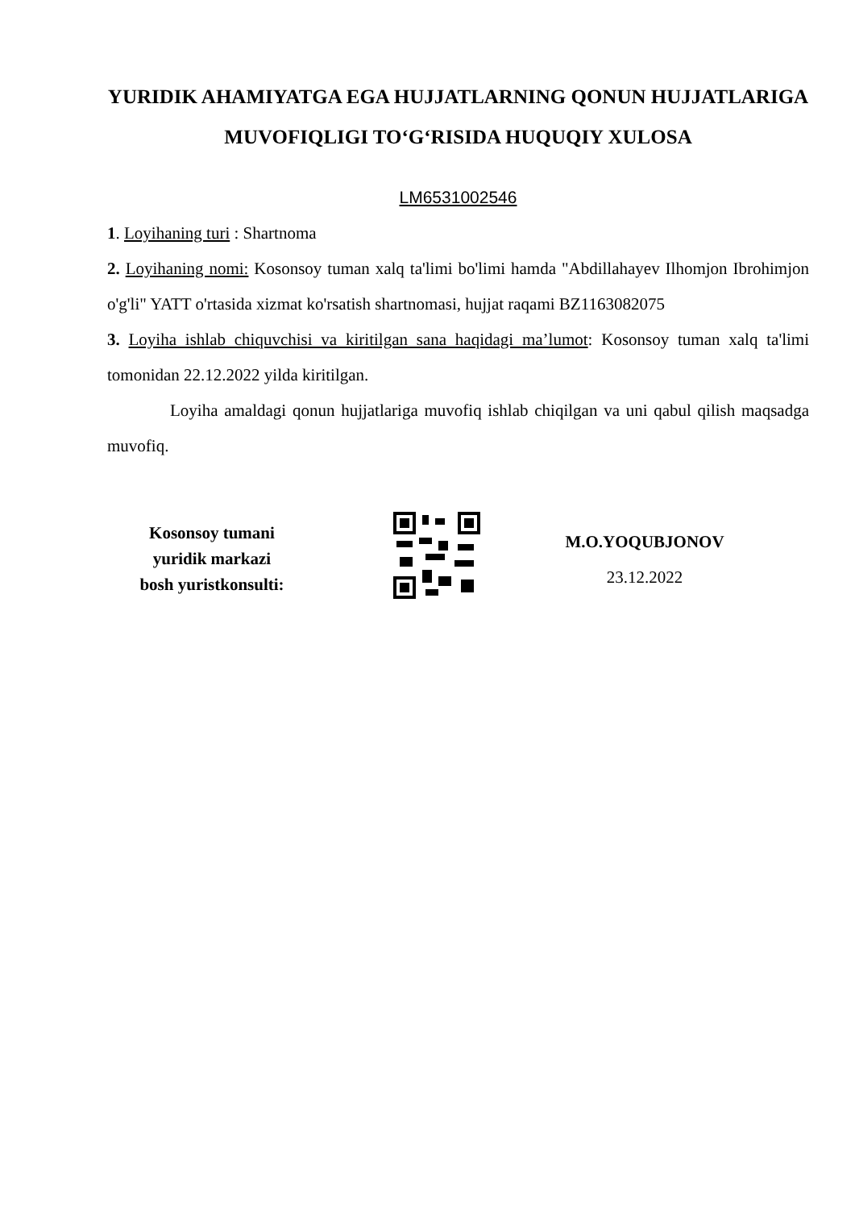YURIDIK AHAMIYATGA EGA HUJJATLARNING QONUN HUJJATLARIGA MUVOFIQLIGI TO‘G‘RISIDA HUQUQIY XULOSA
LM6531002546
1. Loyihaning turi : Shartnoma
2. Loyihaning nomi: Kosonsoy tuman xalq ta'limi bo'limi hamda "Abdillahayev Ilhomjon Ibrohimjon o'g'li" YATT o'rtasida xizmat ko'rsatish shartnomasi, hujjat raqami BZ1163082075
3. Loyiha ishlab chiquvchisi va kiritilgan sana haqidagi ma’lumot: Kosonsoy tuman xalq ta'limi tomonidan 22.12.2022 yilda kiritilgan.
Loyiha amaldagi qonun hujjatlariga muvofiq ishlab chiqilgan va uni qabul qilish maqsadga muvofiq.
Kosonsoy tumani
yuridik markazi
bosh yuristkonsulti:
M.O.YOQUBJONOV
23.12.2022